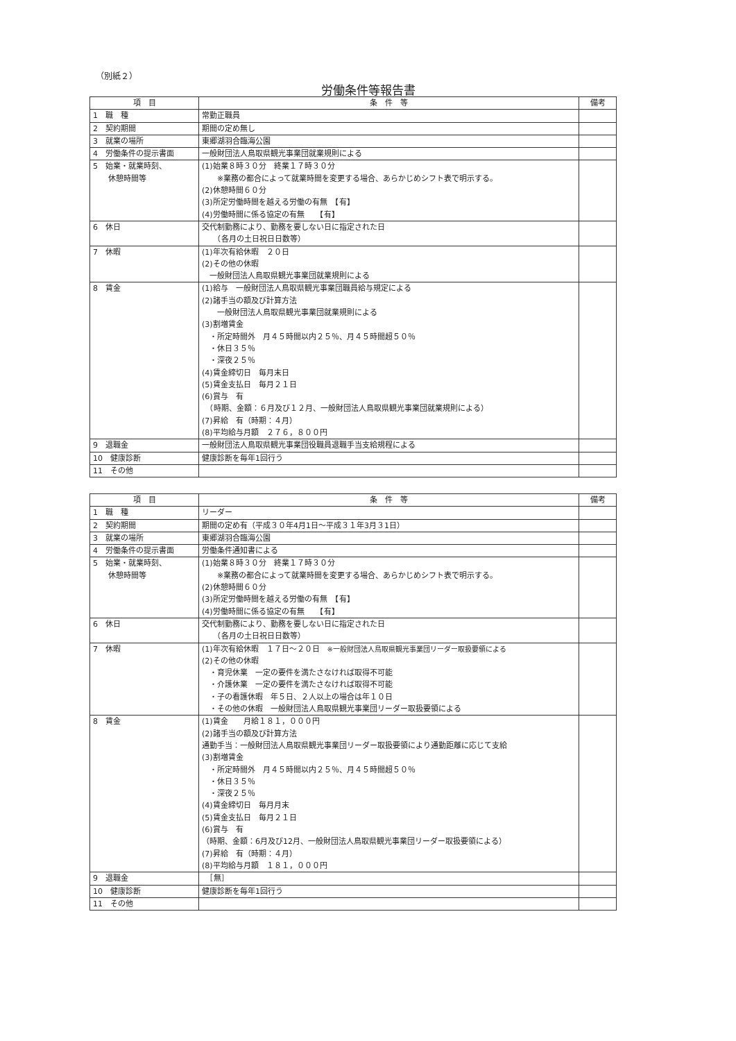（別紙２）
労働条件等報告書
| 項 目 | 条 件 等 | 備考 |
| --- | --- | --- |
| 1 職 種 | 常勤正職員 | |
| 2 契約期間 | 期間の定め無し | |
| 3 就業の場所 | 東郷湖羽合臨海公園 | |
| 4 労働条件の提示書面 | 一般財団法人鳥取県観光事業団就業規則による | |
| 5 始業・就業時刻、 休憩時間等 | (1)始業８時３０分 終業１７時３０分 ※業務の都合によって就業時間を変更する場合、あらかじめシフト表で明示する。 (2)休憩時間６０分 (3)所定労働時間を越える労働の有無 【有】 (4)労働時間に係る協定の有無 【有】 | |
| 6 休日 | 交代制勤務により、勤務を要しない日に指定された日 （各月の土日祝日日数等） | |
| 7 休暇 | (1)年次有給休暇 ２０日 (2)その他の休暇 一般財団法人鳥取県観光事業団就業規則による | |
| 8 賃金 | (1)給与 一般財団法人鳥取県観光事業団職員給与規定による (2)諸手当の額及び計算方法 一般財団法人鳥取県観光事業団就業規則による (3)割増賃金 ・所定時間外 月４５時間以内２５％、月４５時間超５０％ ・休日３５％ ・深夜２５％ (4)賃金締切日 毎月末日 (5)賃金支払日 毎月２１日 (6)賞与 有 （時期、金額：６月及び１２月、一般財団法人鳥取県観光事業団就業規則による） (7)昇給 有（時期：４月） (8)平均給与月額 ２７６，８００円 | |
| 9 退職金 | 一般財団法人鳥取県観光事業団役職員退職手当支給規程による | |
| 10 健康診断 | 健康診断を毎年1回行う | |
| 11 その他 | | |
| 項 目 | 条 件 等 | 備考 |
| --- | --- | --- |
| 1 職 種 | リーダー | |
| 2 契約期間 | 期間の定め有（平成３０年4月1日～平成３１年3月３1日） | |
| 3 就業の場所 | 東郷湖羽合臨海公園 | |
| 4 労働条件の提示書面 | 労働条件通知書による | |
| 5 始業・就業時刻、 休憩時間等 | (1)始業８時３０分 終業１７時３０分 ※業務の都合によって就業時間を変更する場合、あらかじめシフト表で明示する。 (2)休憩時間６０分 (3)所定労働時間を越える労働の有無 【有】 (4)労働時間に係る協定の有無 【有】 | |
| 6 休日 | 交代制勤務により、勤務を要しない日に指定された日 （各月の土日祝日日数等） | |
| 7 休暇 | (1)年次有給休暇 １７日～２０日 ※一般財団法人鳥取県観光事業団リーダー取扱要領による (2)その他の休暇 ・育児休業 一定の要件を満たさなければ取得不可能 ・介護休業 一定の要件を満たさなければ取得不可能 ・子の看護休暇 年５日、２人以上の場合は年１０日 ・その他の休暇 一般財団法人鳥取県観光事業団リーダー取扱要領による | |
| 8 賃金 | (1)賃金 月給１８１，０００円 (2)諸手当の額及び計算方法 通勤手当：一般財団法人鳥取県観光事業団リーダー取扱要領により通勤距離に応じて支給 (3)割増賃金 ・所定時間外 月４５時間以内２５％、月４５時間超５０％ ・休日３５％ ・深夜２５％ (4)賃金締切日 毎月月末 (5)賃金支払日 毎月２１日 (6)賞与 有 （時期、金額：6月及び12月、一般財団法人鳥取県観光事業団リーダー取扱要領による） (7)昇給 有（時期：４月） (8)平均給与月額 １８１，０００円 | |
| 9 退職金 | ［無］ | |
| 10 健康診断 | 健康診断を毎年1回行う | |
| 11 その他 | | |